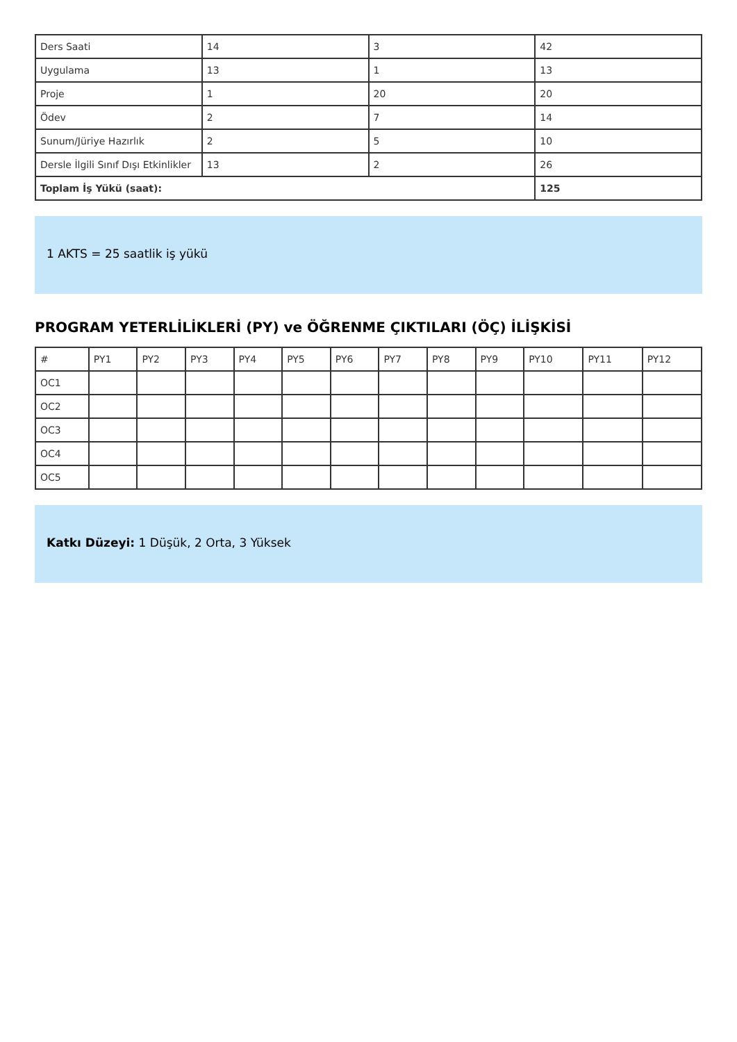| Ders Saati | 14 | 3 | 42 |
| Uygulama | 13 | 1 | 13 |
| Proje | 1 | 20 | 20 |
| Ödev | 2 | 7 | 14 |
| Sunum/Jüriye Hazırlık | 2 | 5 | 10 |
| Dersle İlgili Sınıf Dışı Etkinlikler | 13 | 2 | 26 |
| Toplam İş Yükü (saat): | | | 125 |
1 AKTS = 25 saatlik iş yükü
PROGRAM YETERLİLİKLERİ (PY) ve ÖĞRENME ÇIKTILARI (ÖÇ) İLİŞKİSİ
| # | PY1 | PY2 | PY3 | PY4 | PY5 | PY6 | PY7 | PY8 | PY9 | PY10 | PY11 | PY12 |
| --- | --- | --- | --- | --- | --- | --- | --- | --- | --- | --- | --- | --- |
| OC1 | | | | | | | | | | | | |
| OC2 | | | | | | | | | | | | |
| OC3 | | | | | | | | | | | | |
| OC4 | | | | | | | | | | | | |
| OC5 | | | | | | | | | | | | |
Katkı Düzeyi: 1 Düşük, 2 Orta, 3 Yüksek